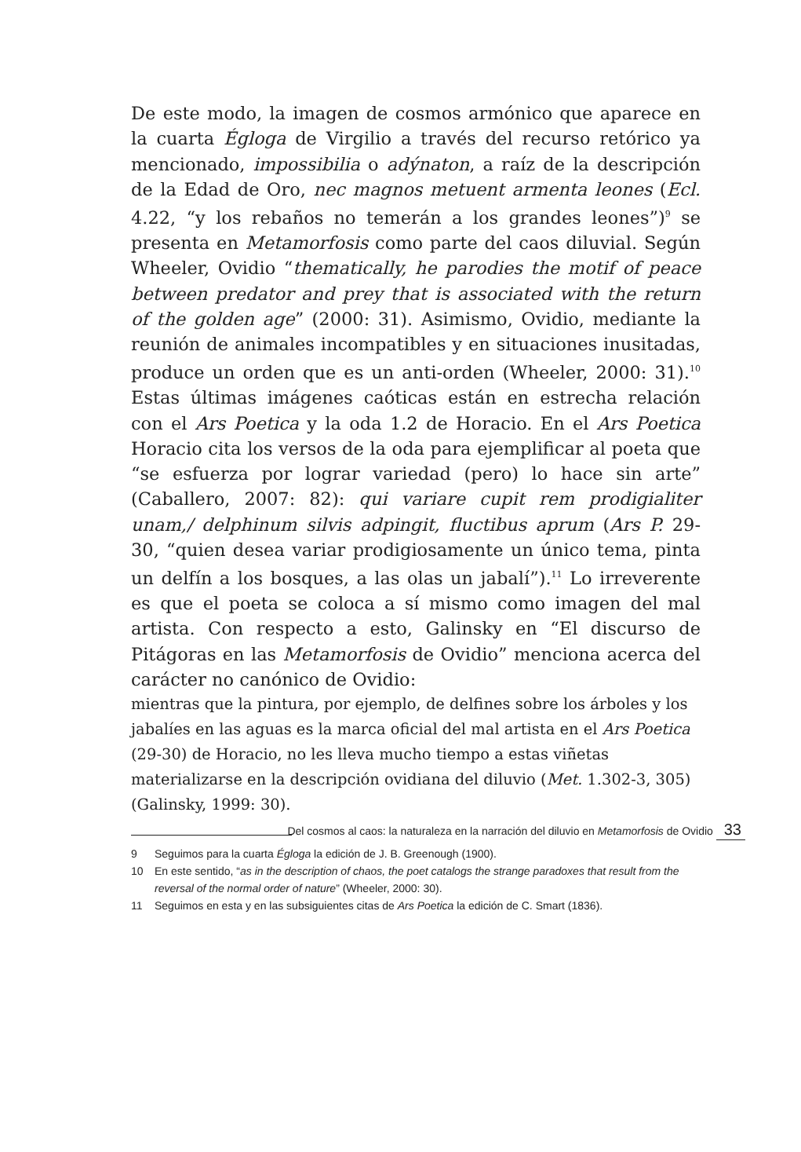De este modo, la imagen de cosmos armónico que aparece en la cuarta Égloga de Virgilio a través del recurso retórico ya mencionado, impossibilia o adýnaton, a raíz de la descripción de la Edad de Oro, nec magnos metuent armenta leones (Ecl. 4.22, “y los rebaños no temerán a los grandes leones”)<sup>9</sup> se presenta en Metamorfosis como parte del caos diluvial. Según Wheeler, Ovidio “thematically, he parodies the motif of peace between predator and prey that is associated with the return of the golden age” (2000: 31). Asimismo, Ovidio, mediante la reunión de animales incompatibles y en situaciones inusitadas, produce un orden que es un anti-orden (Wheeler, 2000: 31).<sup>10</sup> Estas últimas imágenes caóticas están en estrecha relación con el Ars Poetica y la oda 1.2 de Horacio. En el Ars Poetica Horacio cita los versos de la oda para ejemplificar al poeta que “se esfuerza por lograr variedad (pero) lo hace sin arte” (Caballero, 2007: 82): qui variare cupit rem prodigialiter unam,/ delphinum silvis adpingit, fluctibus aprum (Ars P. 29-30, “quien desea variar prodigiosamente un único tema, pinta un delfín a los bosques, a las olas un jabalí”).<sup>11</sup> Lo irreverente es que el poeta se coloca a sí mismo como imagen del mal artista. Con respecto a esto, Galinsky en “El discurso de Pitágoras en las Metamorfosis de Ovidio” menciona acerca del carácter no canónico de Ovidio:
mientras que la pintura, por ejemplo, de delfines sobre los árboles y los jabalíes en las aguas es la marca oficial del mal artista en el Ars Poetica (29-30) de Horacio, no les lleva mucho tiempo a estas viñetas materializarse en la descripción ovidiana del diluvio (Met. 1.302-3, 305) (Galinsky, 1999: 30).
9 Seguimos para la cuarta Égloga la edición de J. B. Greenough (1900).
10 En este sentido, “as in the description of chaos, the poet catalogs the strange paradoxes that result from the reversal of the normal order of nature” (Wheeler, 2000: 30).
11 Seguimos en esta y en las subsiguientes citas de Ars Poetica la edición de C. Smart (1836).
Del cosmos al caos: la naturaleza en la narración del diluvio en Metamorfosis de Ovidio 33